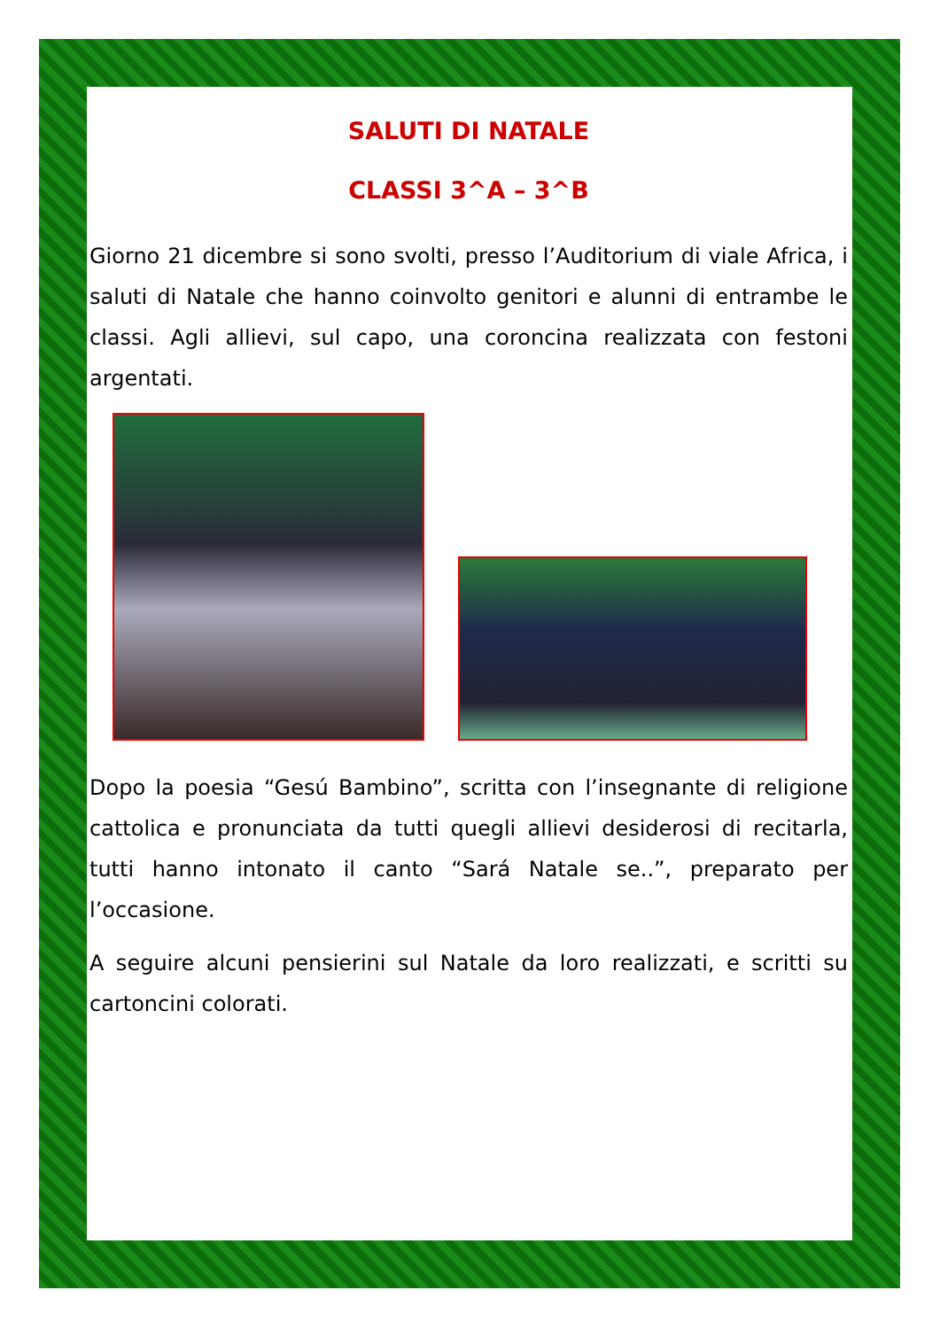SALUTI DI NATALE
CLASSI 3^A – 3^B
Giorno 21 dicembre si sono svolti, presso l’Auditorium di viale Africa, i saluti di Natale che hanno coinvolto genitori e alunni di entrambe le classi. Agli allievi, sul capo, una coroncina realizzata con festoni argentati.
Dopo la poesia “Gesú Bambino”, scritta con l’insegnante di religione cattolica e pronunciata da tutti quegli allievi desiderosi di recitarla, tutti hanno intonato il canto “Sará Natale se..”, preparato per l’occasione.
A seguire alcuni pensierini sul Natale da loro realizzati, e scritti su cartoncini colorati.